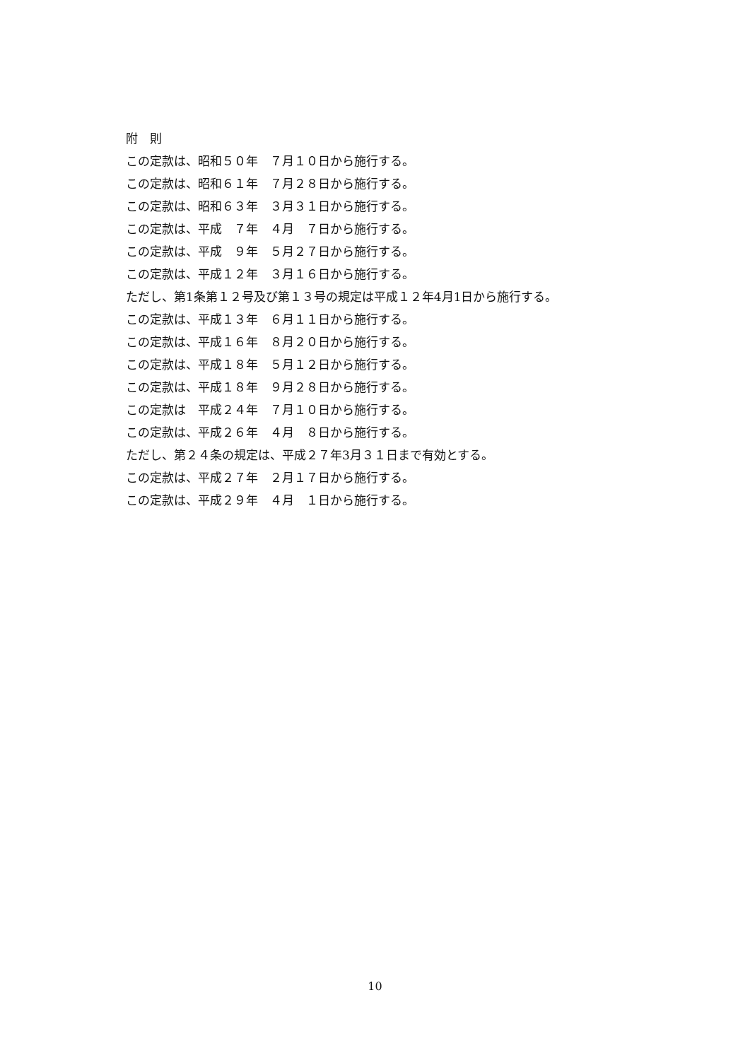附　則 この定款は、昭和５０年　７月１０日から施行する。 この定款は、昭和６１年　７月２８日から施行する。 この定款は、昭和６３年　３月３１日から施行する。 この定款は、平成　７年　４月　７日から施行する。 この定款は、平成　９年　５月２７日から施行する。 この定款は、平成１２年　３月１６日から施行する。 ただし、第1条第１２号及び第１３号の規定は平成１２年4月1日から施行する。 この定款は、平成１３年　６月１１日から施行する。 この定款は、平成１６年　８月２０日から施行する。 この定款は、平成１８年　５月１２日から施行する。 この定款は、平成１８年　９月２８日から施行する。 この定款は　平成２４年　７月１０日から施行する。 この定款は、平成２６年　４月　８日から施行する。 ただし、第２４条の規定は、平成２７年3月３１日まで有効とする。 この定款は、平成２７年　２月１７日から施行する。 この定款は、平成２９年　４月　１日から施行する。
10